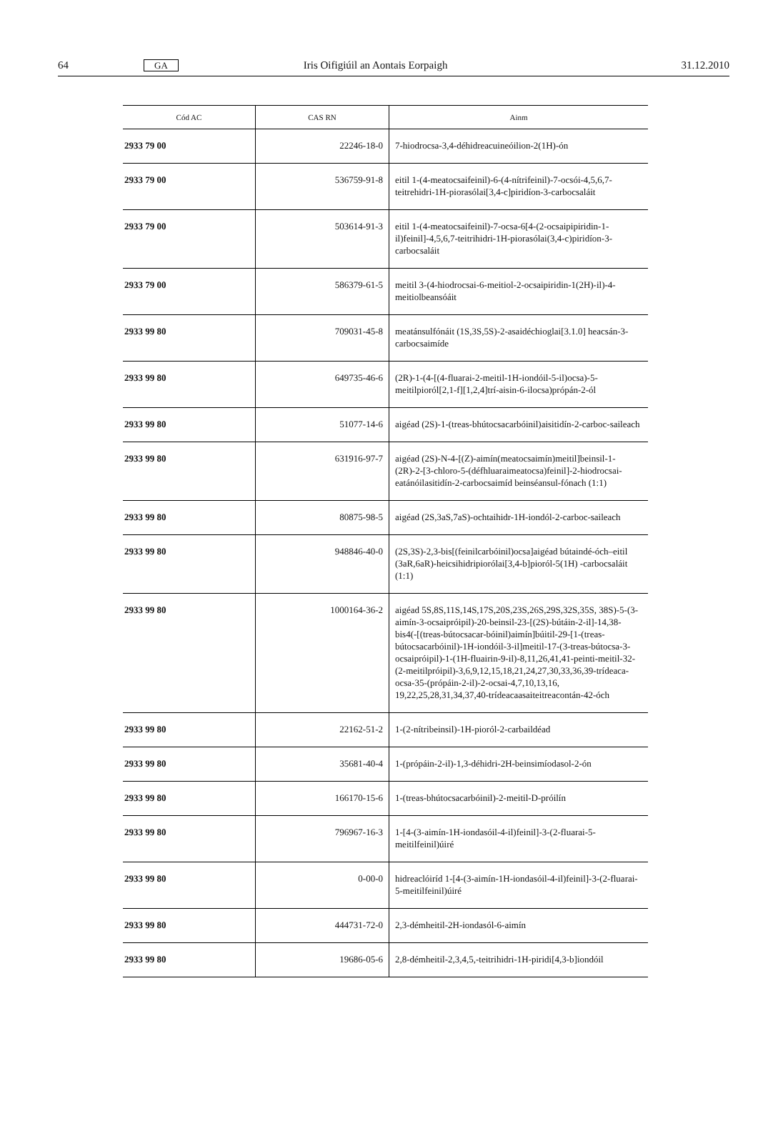64 GA Iris Oifigiúil an Aontais Eorpaigh 31.12.2010
| Cód AC | CAS RN | Ainm |
| --- | --- | --- |
| 2933 79 00 | 22246-18-0 | 7-hiodrocsa-3,4-déhidreacuineóilion-2(1H)-ón |
| 2933 79 00 | 536759-91-8 | eitil 1-(4-meatocsaifeinil)-6-(4-nítrifeinil)-7-ocsói-4,5,6,7-teitrehidri-1H-piorasólai[3,4-c]piridíon-3-carbocsaláit |
| 2933 79 00 | 503614-91-3 | eitil 1-(4-meatocsaifeinil)-7-ocsa-6[4-(2-ocsaipipiridin-1-il)feinil]-4,5,6,7-teitrihidri-1H-piorasólai(3,4-c)piridíon-3-carbocsaláit |
| 2933 79 00 | 586379-61-5 | meitil 3-(4-hiodrocsai-6-meitiol-2-ocsaipiridin-1(2H)-il)-4-meitiolbeansóáit |
| 2933 99 80 | 709031-45-8 | meatánsulfónáit (1S,3S,5S)-2-asaidéchioglai[3.1.0] heacsán-3-carbocsaimíde |
| 2933 99 80 | 649735-46-6 | (2R)-1-(4-[(4-fluarai-2-meitil-1H-iondóil-5-il)ocsa)-5-meitilpioról[2,1-f][1,2,4]trí-aisin-6-ilocsa)própán-2-ól |
| 2933 99 80 | 51077-14-6 | aigéad (2S)-1-(treas-bhútocsacarbóinil)aisitidín-2-carboc-saileach |
| 2933 99 80 | 631916-97-7 | aigéad (2S)-N-4-[(Z)-aimín(meatocsaimín)meitil]beinsil-1-(2R)-2-[3-chloro-5-(défhluaraimeatocsa)feinil]-2-hiodrocsai-eatánóilasitidín-2-carbocsaimíd beinséansul-fónach (1:1) |
| 2933 99 80 | 80875-98-5 | aigéad (2S,3aS,7aS)-ochtaihidr-1H-iondól-2-carboc-saileach |
| 2933 99 80 | 948846-40-0 | (2S,3S)-2,3-bis[(feinilcarbóinil)ocsa]aigéad bútaindé-óch–eitil (3aR,6aR)-heicsihidripiorólai[3,4-b]pioról-5(1H) -carbocsaláit (1:1) |
| 2933 99 80 | 1000164-36-2 | aigéad 5S,8S,11S,14S,17S,20S,23S,26S,29S,32S,35S, 38S)-5-(3-aimín-3-ocsaipróipil)-20-beinsil-23-[(2S)-bútáin-2-il]-14,38-bis4(-[(treas-bútocsacar-bóinil)aimín]búitil-29-[1-(treas- bútocsacarbóinil)-1H-iondóil-3-il]meitil-17-(3-treas-bútocsa-3-ocsaipróipil)-1-(1H-fluairin-9-il)-8,11,26,41,41-peinti-meitil-32-(2-meitilpróipil)-3,6,9,12,15,18,21,24,27,30,33,36,39-trídeaca-ocsa-35-(própáin-2-il)-2-ocsai-4,7,10,13,16, 19,22,25,28,31,34,37,40-trídeacaasaiteitreacontán-42-óch |
| 2933 99 80 | 22162-51-2 | 1-(2-nítribeinsil)-1H-pioról-2-carbaildéad |
| 2933 99 80 | 35681-40-4 | 1-(própáin-2-il)-1,3-déhidri-2H-beinsimíodasol-2-ón |
| 2933 99 80 | 166170-15-6 | 1-(treas-bhútocsacarbóinil)-2-meitil-D-próilín |
| 2933 99 80 | 796967-16-3 | 1-[4-(3-aimín-1H-iondasóil-4-il)feinil]-3-(2-fluarai-5-meitilfeinil)úiré |
| 2933 99 80 | 0-00-0 | hidreaclóiríd 1-[4-(3-aimín-1H-iondasóil-4-il)feinil]-3-(2-fluarai-5-meitilfeinil)úiré |
| 2933 99 80 | 444731-72-0 | 2,3-démheitil-2H-iondasól-6-aimín |
| 2933 99 80 | 19686-05-6 | 2,8-démheitil-2,3,4,5,-teitrihidri-1H-piridi[4,3-b]iondóil |